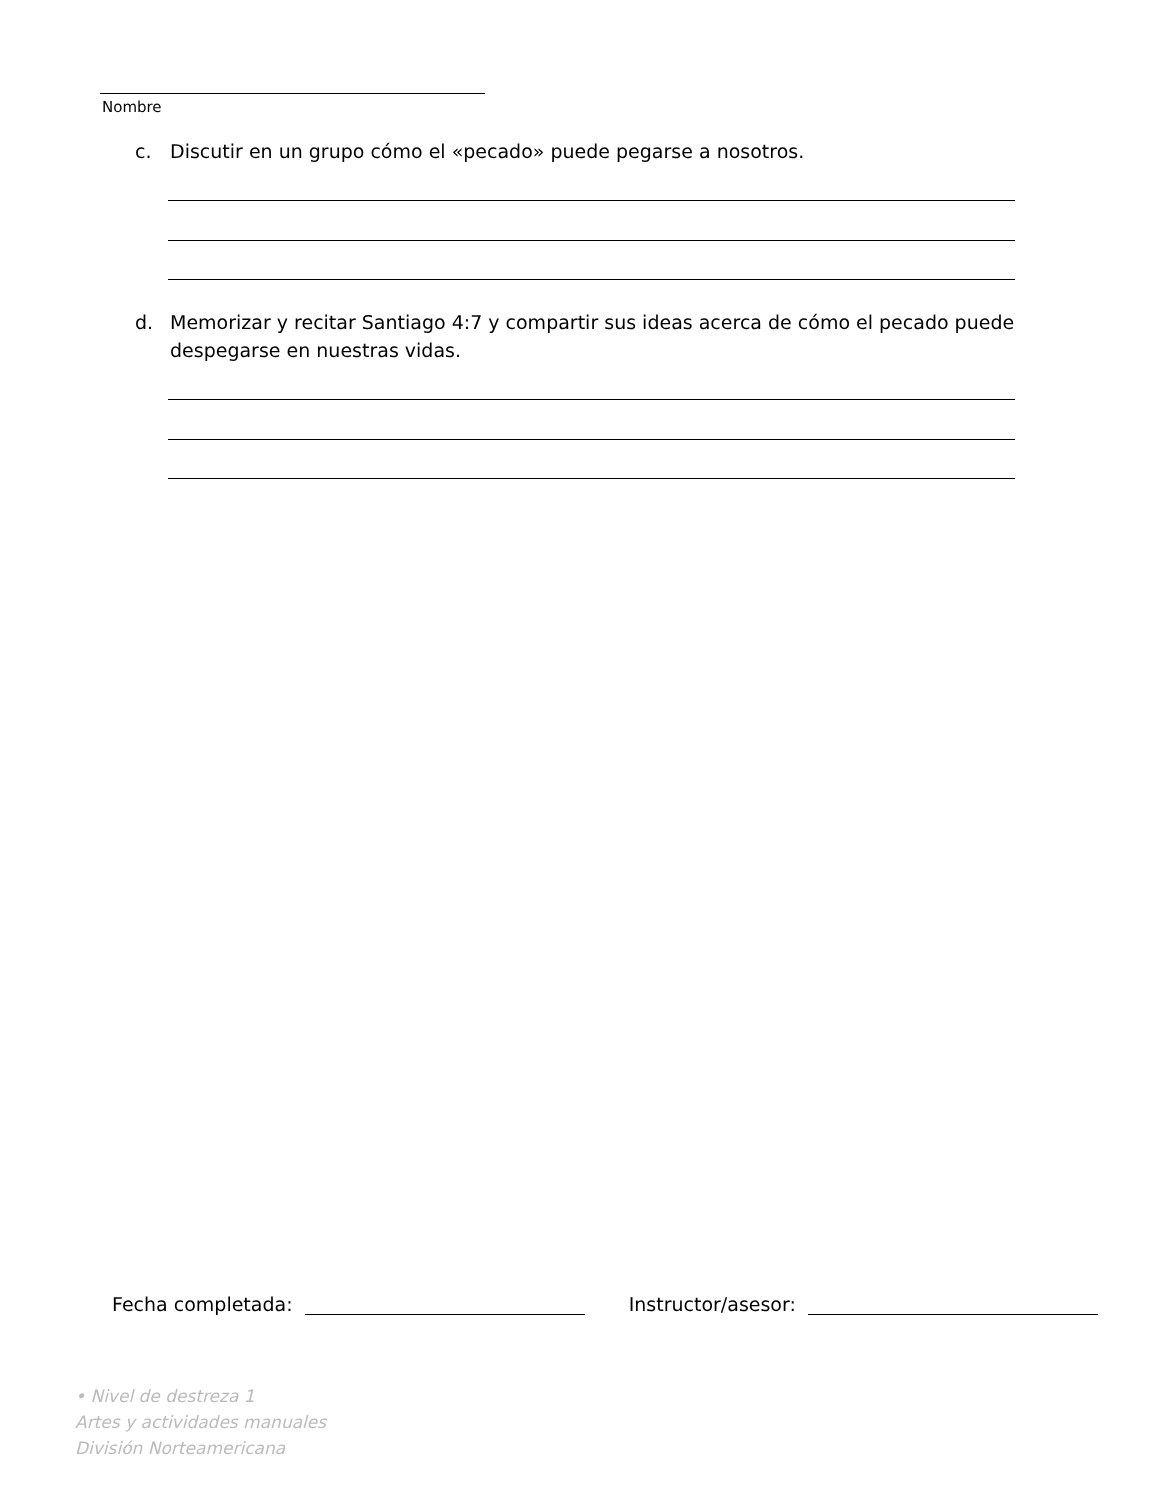Nombre
c. Discutir en un grupo cómo el «pecado» puede pegarse a nosotros.
d. Memorizar y recitar Santiago 4:7 y compartir sus ideas acerca de cómo el pecado puede despegarse en nuestras vidas.
Fecha completada: Instructor/asesor:
• Nivel de destreza 1
Artes y actividades manuales
División Norteamericana